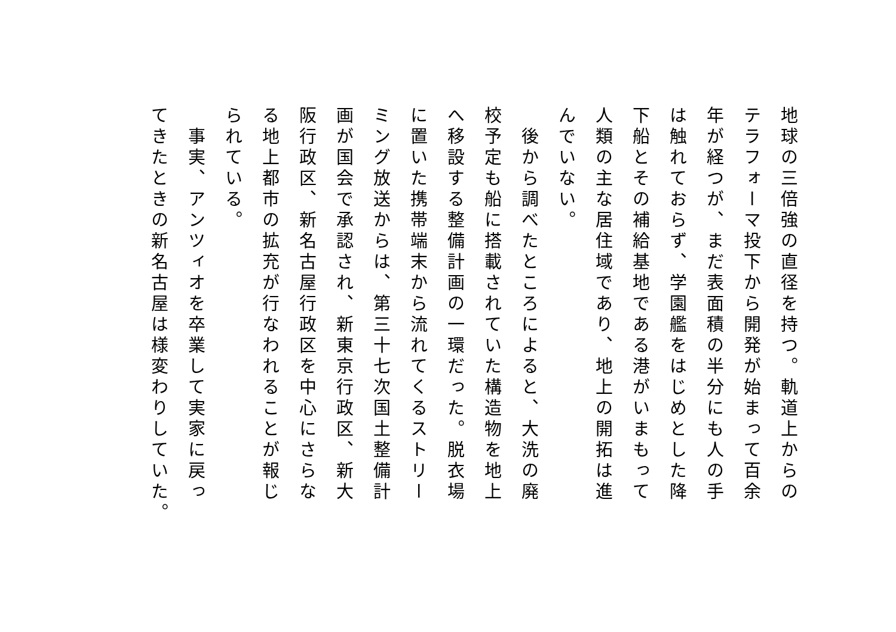地球の三倍強の直径を持つ。軌道上からの
テラフォーマ投下から開発が始まって百余
年が経つが、まだ表面積の半分にも人の手
は触れておらず、学園艦をはじめとした降
下船とその補給基地である港がいまもって
人類の主な居住域であり、地上の開拓は進
んでいない。
　後から調べたところによると、大洗の廃
校予定も船に搭載されていた構造物を地上
へ移設する整備計画の一環だった。脱衣場
に置いた携帯端末から流れてくるストリー
ミング放送からは、第三十七次国土整備計
画が国会で承認され、新東京行政区、新大
阪行政区、新名古屋行政区を中心にさらな
る地上都市の拡充が行なわれることが報じ
られている。
　事実、アンツィオを卒業して実家に戻っ
てきたときの新名古屋は様変わりしていた。